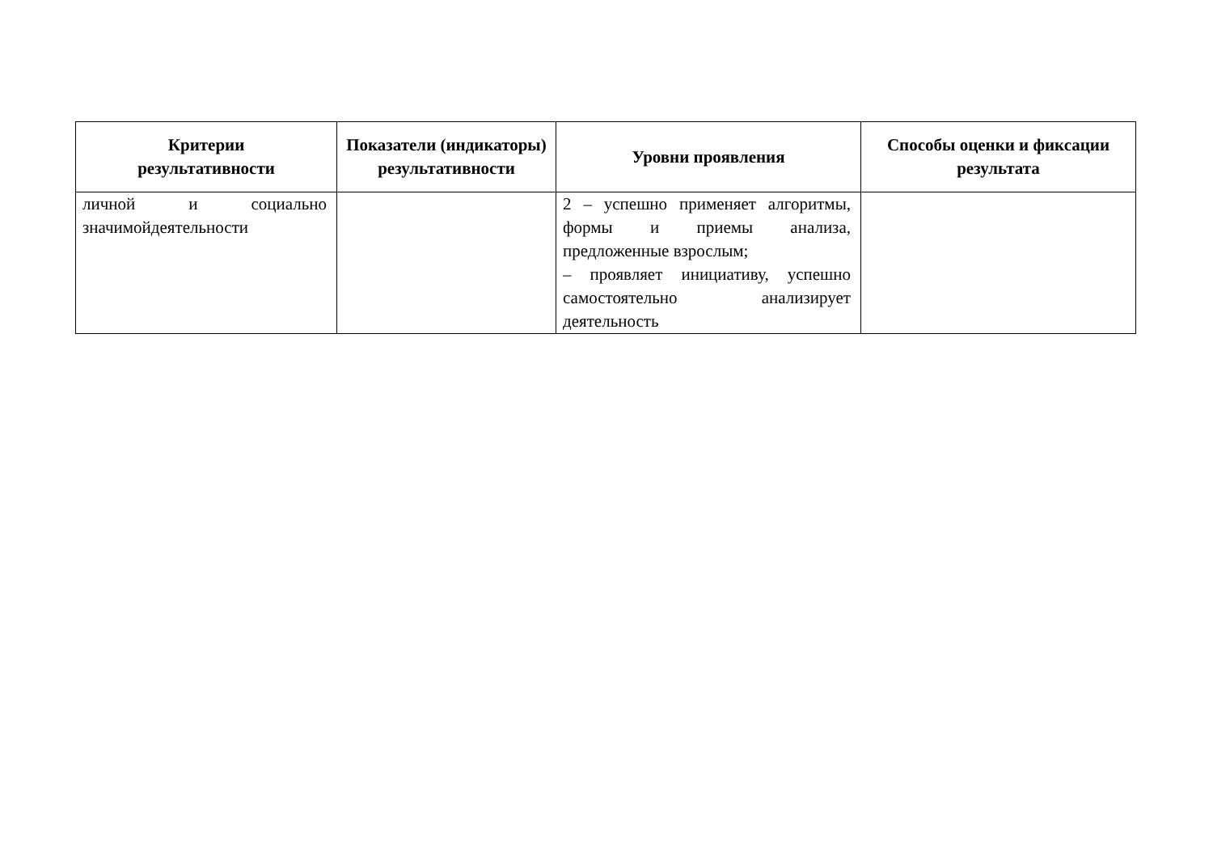| Критерии результативности | Показатели (индикаторы) результативности | Уровни проявления | Способы оценки и фиксации результата |
| --- | --- | --- | --- |
| личной и социально значимойдеятельности | | 2 – успешно применяет алгоритмы, формы и приемы анализа, предложенные взрослым; – проявляет инициативу, успешно самостоятельно анализирует деятельность | |